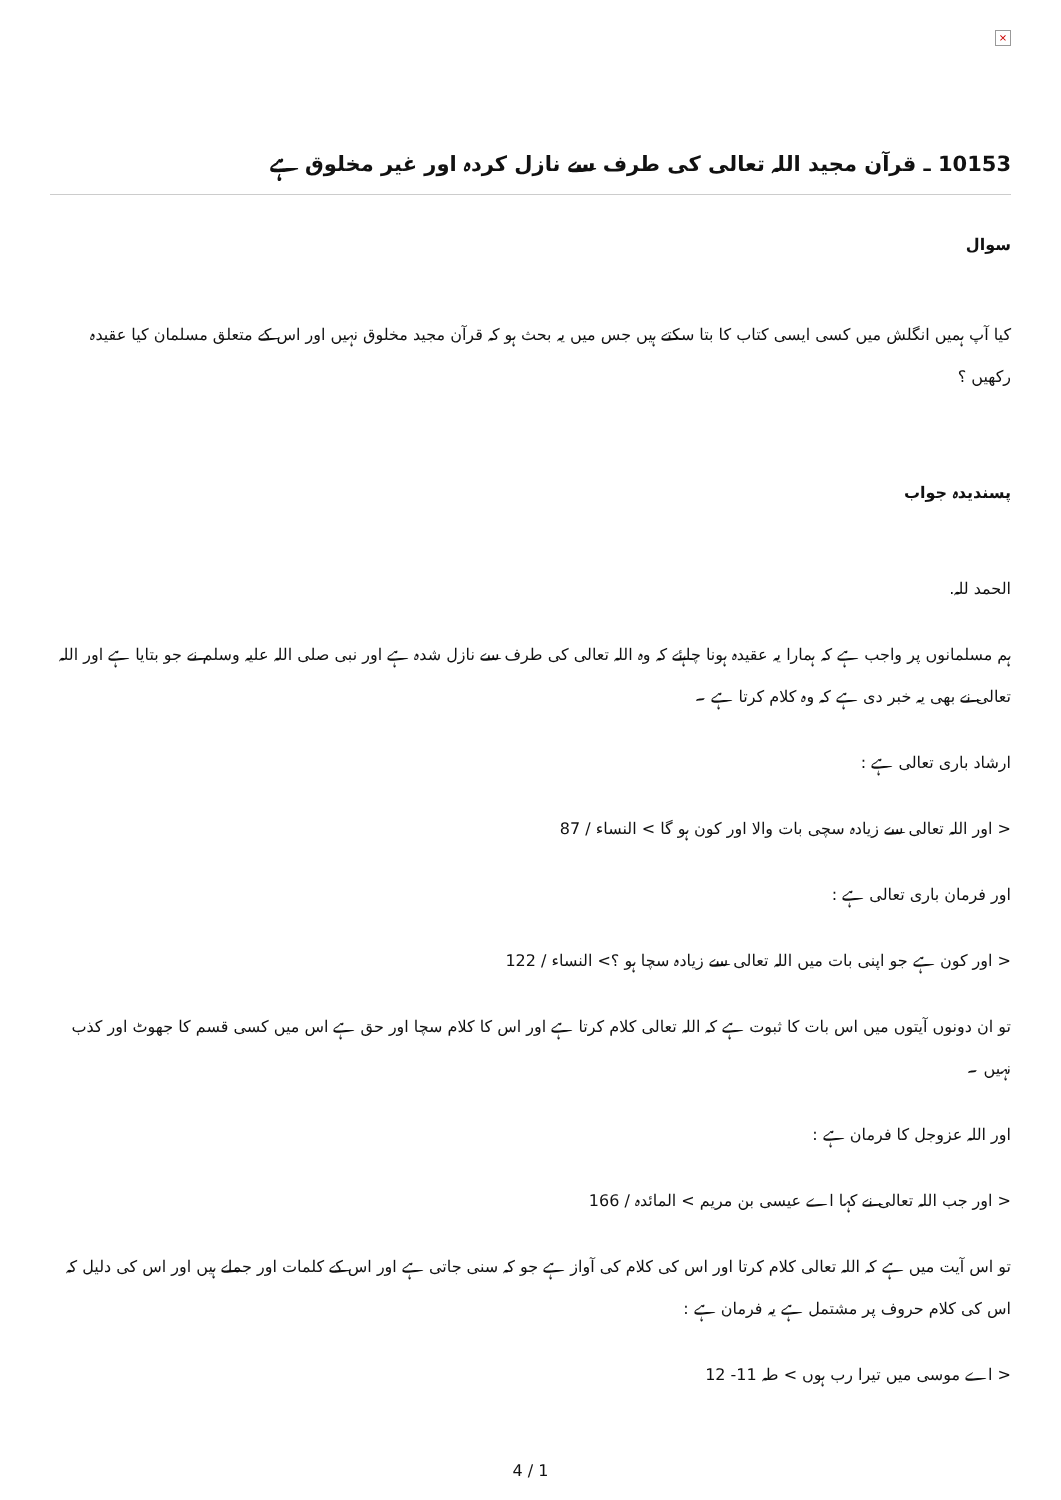×
10153 ـ قرآن مجید اللہ تعالی کی طرف سے نازل کردہ اور غیر مخلوق ہے
سوال
کیا آپ ہمیں انگلش میں کسی ایسی کتاب کا بتا سکتے ہیں جس میں یہ بحث ہو کہ قرآن مجید مخلوق نہیں اور اس کے متعلق مسلمان کیا عقیدہ رکھیں ؟
پسندیدہ جواب
الحمد للہ.
ہم مسلمانوں پر واجب ہے کہ ہمارا یہ عقیدہ ہونا چاہئے کہ وہ اللہ تعالی کی طرف سے نازل شدہ ہے اور نبی صلی اللہ علیہ وسلم نے جو بتایا ہے اور اللہ تعالی نے بھی یہ خبر دی ہے کہ وہ کلام کرتا ہے ۔
ارشاد باری تعالی ہے :
< اور اللہ تعالی سے زیادہ سچی بات والا اور کون ہو گا > النساء / 87
اور فرمان باری تعالی ہے :
< اور کون ہے جو اپنی بات میں اللہ تعالی سے زیادہ سچا ہو ؟> النساء / 122
تو ان دونوں آیتوں میں اس بات کا ثبوت ہے کہ اللہ تعالی کلام کرتا ہے اور اس کا کلام سچا اور حق ہے اس میں کسی قسم کا جھوٹ اور کذب نہیں ۔
اور اللہ عزوجل کا فرمان ہے :
< اور جب اللہ تعالی نے کہا اے عیسی بن مریم > المائدہ / 166
تو اس آیت میں ہے کہ اللہ تعالی کلام کرتا اور اس کی کلام کی آواز ہے جو کہ سنی جاتی ہے اور اس کے کلمات اور جملے ہیں اور اس کی دلیل کہ اس کی کلام حروف پر مشتمل ہے یہ فرمان ہے :
< اے موسی میں تیرا رب ہوں > طہ 11- 12
4 / 1